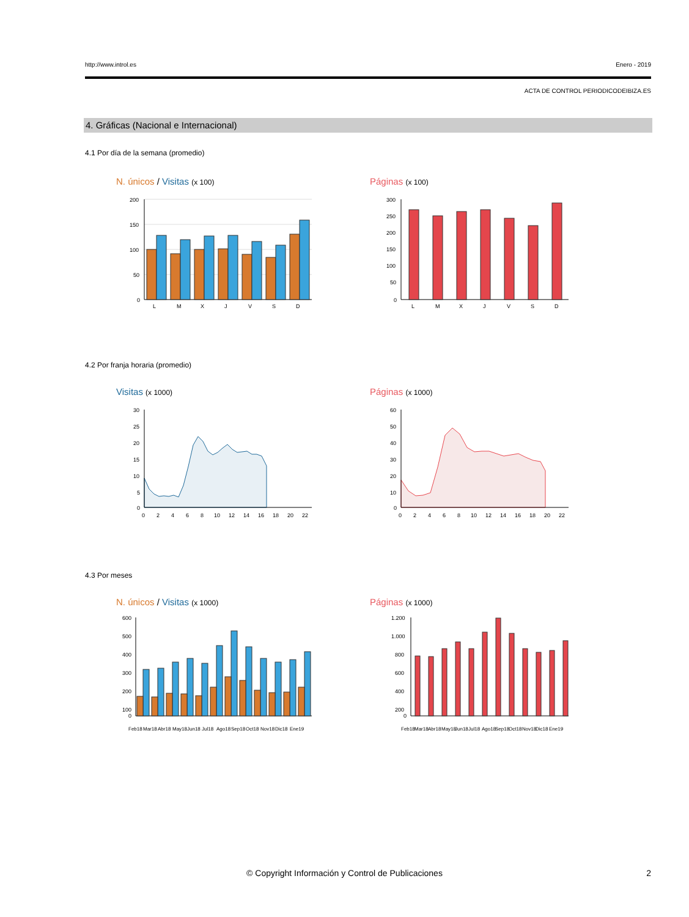http://www.introl.es Enero - 2019
ACTA DE CONTROL PERIODICODEIBIZA.ES
4. Gráficas (Nacional e Internacional)
4.1 Por día de la semana (promedio)
N. únicos / Visitas (x 100) Páginas (x 100)
200
150
100
50
0
L
M
X
J
V
S
D
300
250
200
150
100
50
0
L
M
X
J
V
S
D
4.2 Por franja horaria (promedio)
Visitas (x 1000) Páginas (x 1000)
30
25
20
15
10
5
0
0
2
4
6
8
10
12
14
16
18
20
22
60
50
40
30
20
10
0
0
2
4
6
8
10
12
14
16
18
20
22
4.3 Por meses
N. únicos / Visitas (x 1000) Páginas (x 1000)
600
500
400
300
200
100
0
Feb18
Mar18
Abr18
May18
Jun18
Jul18
Ago18
Sep18
Oct18
Nov18
Dic18
Ene19
1.200
1.000
800
600
400
200
0
Feb18
Mar18
Abr18
May18
Jun18
Jul18
Ago18
Sep18
Oct18
Nov18
Dic18
Ene19
© Copyright Información y Control de Publicaciones 2